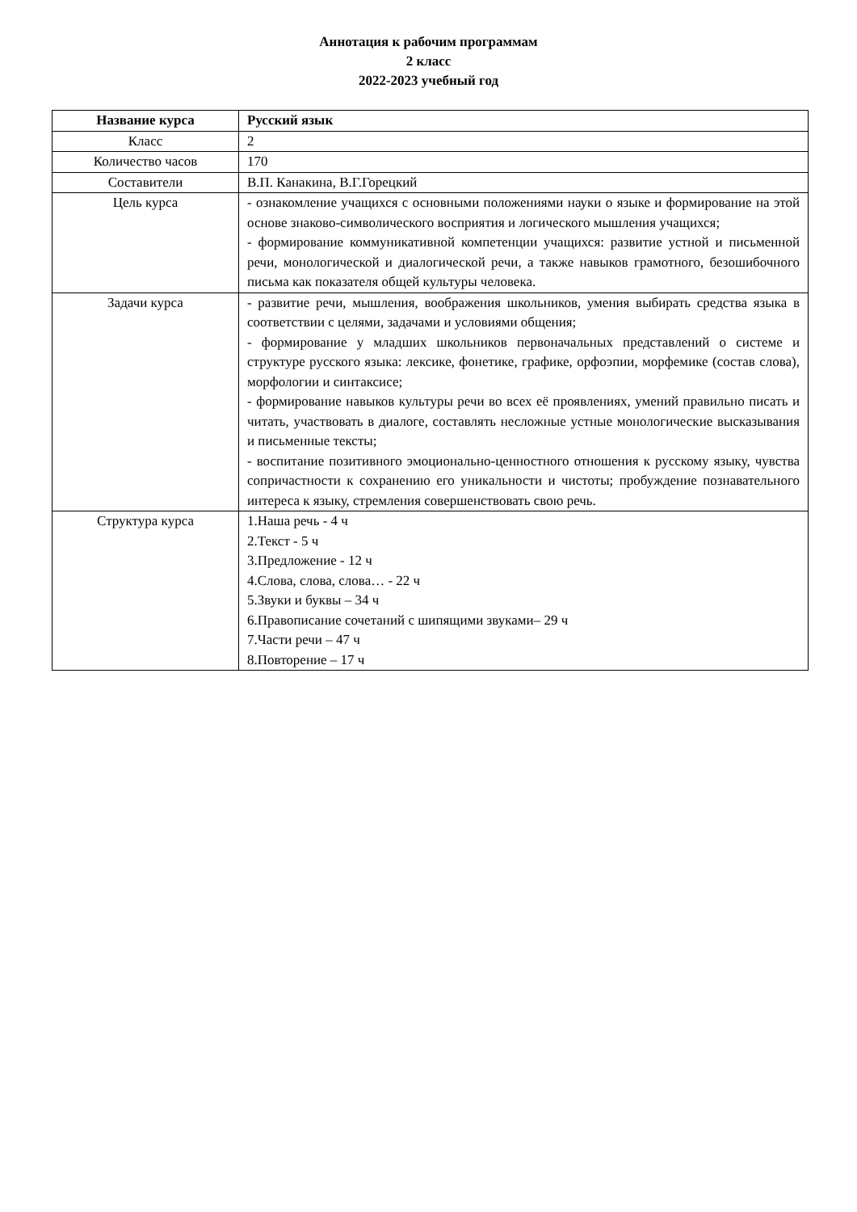Аннотация к рабочим программам
2 класс
2022-2023 учебный год
| Название курса | Русский язык |
| --- | --- |
| Класс | 2 |
| Количество часов | 170 |
| Составители | В.П. Канакина, В.Г.Горецкий |
| Цель курса | - ознакомление учащихся с основными положениями науки о языке и формирование на этой основе знаково-символического восприятия и логического мышления учащихся; - формирование коммуникативной компетенции учащихся: развитие устной и письменной речи, монологической и диалогической речи, а также навыков грамотного, безошибочного письма как показателя общей культуры человека. |
| Задачи курса | - развитие речи, мышления, воображения школьников, умения выбирать средства языка в соответствии с целями, задачами и условиями общения; - формирование у младших школьников первоначальных представлений о системе и структуре русского языка: лексике, фонетике, графике, орфоэпии, морфемике (состав слова), морфологии и синтаксисе; - формирование навыков культуры речи во всех её проявлениях, умений правильно писать и читать, участвовать в диалоге, составлять несложные устные монологические высказывания и письменные тексты; - воспитание позитивного эмоционально-ценностного отношения к русскому языку, чувства сопричастности к сохранению его уникальности и чистоты; пробуждение познавательного интереса к языку, стремления совершенствовать свою речь. |
| Структура курса | 1.Наша речь - 4 ч 2.Текст - 5 ч 3.Предложение - 12 ч 4.Слова, слова, слова… - 22 ч 5.Звуки и буквы – 34 ч 6.Правописание сочетаний с шипящими звуками– 29 ч 7.Части речи – 47 ч 8.Повторение – 17 ч |